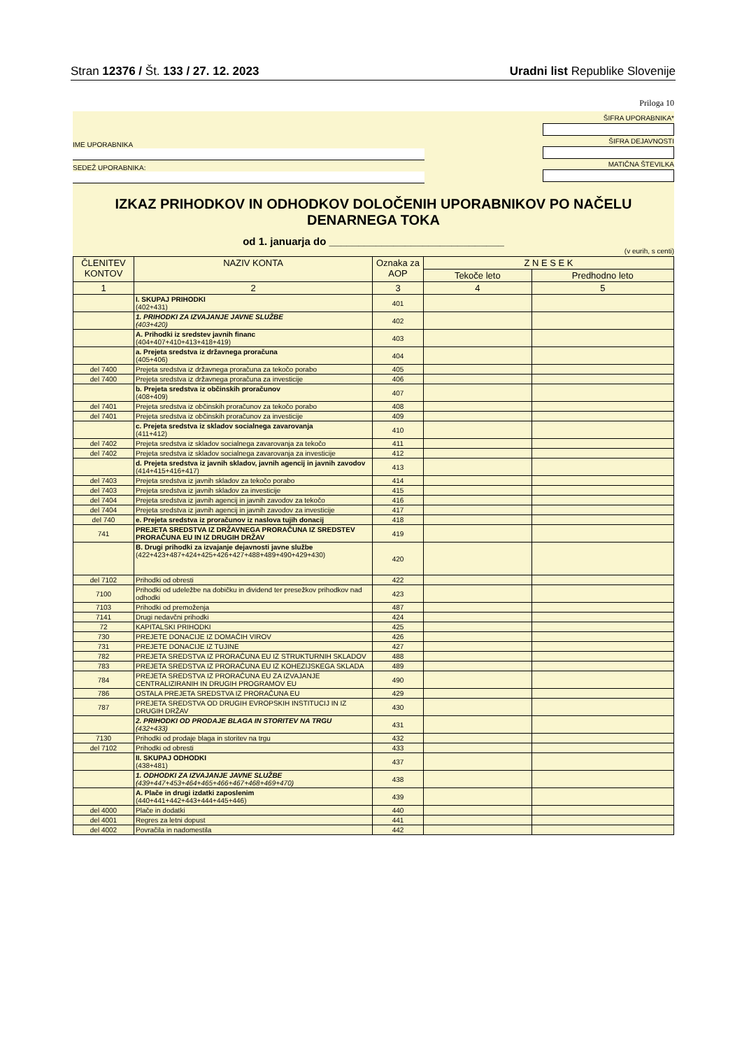Stran 12376 / Št. 133 / 27. 12. 2023 Uradni list Republike Slovenije
Priloga 10
ŠIFRA UPORABNIKA*
IME UPORABNIKA
ŠIFRA DEJAVNOSTI
SEDEŽ UPORABNIKA:
MATIČNA ŠTEVILKA
IZKAZ PRIHODKOV IN ODHODKOV DOLOČENIH UPORABNIKOV PO NAČELU DENARNEGA TOKA
od 1. januarja do ______________________________
(v eurih, s centi)
| ČLENITEV KONTOV | NAZIV KONTA | Oznaka za AOP | Z N E S E K | |
| --- | --- | --- | --- | --- |
| | | | Tekoče leto | Predhodno leto |
| 1 | 2 | 3 | 4 | 5 |
| | I. SKUPAJ PRIHODKI (402+431) | 401 | | |
| | 1. PRIHODKI ZA IZVAJANJE JAVNE SLUŽBE (403+420) | 402 | | |
| | A. Prihodki iz sredstev javnih financ (404+407+410+413+418+419) | 403 | | |
| | a. Prejeta sredstva iz državnega proračuna (405+406) | 404 | | |
| del 7400 | Prejeta sredstva iz državnega proračuna za tekočo porabo | 405 | | |
| del 7400 | Prejeta sredstva iz državnega proračuna za investicije | 406 | | |
| | b. Prejeta sredstva iz občinskih proračunov (408+409) | 407 | | |
| del 7401 | Prejeta sredstva iz občinskih proračunov za tekočo porabo | 408 | | |
| del 7401 | Prejeta sredstva iz občinskih proračunov za investicije | 409 | | |
| | c. Prejeta sredstva iz skladov socialnega zavarovanja (411+412) | 410 | | |
| del 7402 | Prejeta sredstva iz skladov socialnega zavarovanja za tekočo | 411 | | |
| del 7402 | Prejeta sredstva iz skladov socialnega zavarovanja za investicije | 412 | | |
| | d. Prejeta sredstva iz javnih skladov, javnih agencij in javnih zavodov (414+415+416+417) | 413 | | |
| del 7403 | Prejeta sredstva iz javnih skladov za tekočo porabo | 414 | | |
| del 7403 | Prejeta sredstva iz javnih skladov za investicije | 415 | | |
| del 7404 | Prejeta sredstva iz javnih agencij in javnih zavodov za tekočo | 416 | | |
| del 7404 | Prejeta sredstva iz javnih agencij in javnih zavodov za investicije | 417 | | |
| del 740 | e. Prejeta sredstva iz proračunov iz naslova tujih donacij | 418 | | |
| 741 | PREJETA SREDSTVA IZ DRŽAVNEGA PRORAČUNA IZ SREDSTEV PRORAČUNA EU IN IZ DRUGIH DRŽAV | 419 | | |
| | B. Drugi prihodki za izvajanje dejavnosti javne službe (422+423+487+424+425+426+427+488+489+490+429+430) | 420 | | |
| del 7102 | Prihodki od obresti | 422 | | |
| 7100 | Prihodki od udeležbe na dobičku in dividend ter presežkov prihodkov nad odhodki | 423 | | |
| 7103 | Prihodki od premoženja | 487 | | |
| 7141 | Drugi nedavčni prihodki | 424 | | |
| 72 | KAPITALSKI PRIHODKI | 425 | | |
| 730 | PREJETE DONACIJE IZ DOMAČIH VIROV | 426 | | |
| 731 | PREJETE DONACIJE IZ TUJINE | 427 | | |
| 782 | PREJETA SREDSTVA IZ PRORAČUNA EU IZ STRUKTURNIH SKLADOV | 488 | | |
| 783 | PREJETA SREDSTVA IZ PRORAČUNA EU IZ KOHEZIJSKEGA SKLADA | 489 | | |
| 784 | PREJETA SREDSTVA IZ PRORAČUNA EU ZA IZVAJANJE CENTRALIZIRANIH IN DRUGIH PROGRAMOV EU | 490 | | |
| 786 | OSTALA PREJETA SREDSTVA IZ PRORAČUNA EU | 429 | | |
| 787 | PREJETA SREDSTVA OD DRUGIH EVROPSKIH INSTITUCIJ IN IZ DRUGIH DRŽAV | 430 | | |
| | 2. PRIHODKI OD PRODAJE BLAGA IN STORITEV NA TRGU (432+433) | 431 | | |
| 7130 | Prihodki od prodaje blaga in storitev na trgu | 432 | | |
| del 7102 | Prihodki od obresti | 433 | | |
| | II. SKUPAJ ODHODKI (438+481) | 437 | | |
| | 1. ODHODKI ZA IZVAJANJE JAVNE SLUŽBE (439+447+453+464+465+466+467+468+469+470) | 438 | | |
| | A. Plače in drugi izdatki zaposlenim (440+441+442+443+444+445+446) | 439 | | |
| del 4000 | Plače in dodatki | 440 | | |
| del 4001 | Regres za letni dopust | 441 | | |
| del 4002 | Povračila in nadomestila | 442 | | |